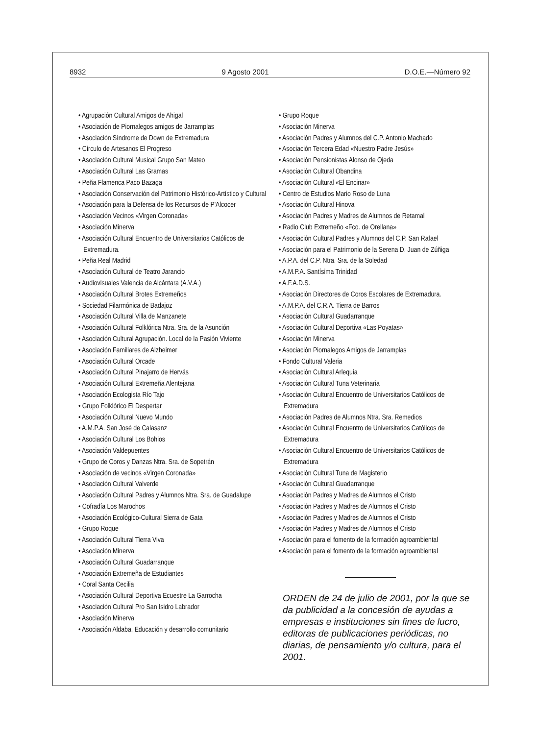8932 9 Agosto 2001 D.O.E.—Número 92
• Agrupación Cultural Amigos de Ahigal
• Asociación de Piornalegos amigos de Jarramplas
• Asociación Síndrome de Down de Extremadura
• Círculo de Artesanos El Progreso
• Asociación Cultural Musical Grupo San Mateo
• Asociación Cultural Las Gramas
• Peña Flamenca Paco Bazaga
• Asociación Conservación del Patrimonio Histórico-Artístico y Cultural
• Asociación para la Defensa de los Recursos de P'Alcocer
• Asociación Vecinos «Virgen Coronada»
• Asociación Minerva
• Asociación Cultural Encuentro de Universitarios Católicos de Extremadura.
• Peña Real Madrid
• Asociación Cultural de Teatro Jarancio
• Audiovisuales Valencia de Alcántara (A.V.A.)
• Asociación Cultural Brotes Extremeños
• Sociedad Filarmónica de Badajoz
• Asociación Cultural Villa de Manzanete
• Asociación Cultural Folklórica Ntra. Sra. de la Asunción
• Asociación Cultural Agrupación. Local de la Pasión Viviente
• Asociación Familiares de Alzheimer
• Asociación Cultural Orcade
• Asociación Cultural Pinajarro de Hervás
• Asociación Cultural Extremeña Alentejana
• Asociación Ecologista Río Tajo
• Grupo Folklórico El Despertar
• Asociación Cultural Nuevo Mundo
• A.M.P.A. San José de Calasanz
• Asociación Cultural Los Bohios
• Asociación Valdepuentes
• Grupo de Coros y Danzas Ntra. Sra. de Sopetrán
• Asociación de vecinos «Virgen Coronada»
• Asociación Cultural Valverde
• Asociación Cultural Padres y Alumnos Ntra. Sra. de Guadalupe
• Cofradía Los Marochos
• Asociación Ecológico-Cultural Sierra de Gata
• Grupo Roque
• Asociación Cultural Tierra Viva
• Asociación Minerva
• Asociación Cultural Guadarranque
• Asociación Extremeña de Estudiantes
• Coral Santa Cecilia
• Asociación Cultural Deportiva Ecuestre La Garrocha
• Asociación Cultural Pro San Isidro Labrador
• Asociación Minerva
• Asociación Aldaba, Educación y desarrollo comunitario
• Grupo Roque
• Asociación Minerva
• Asociación Padres y Alumnos del C.P. Antonio Machado
• Asociación Tercera Edad «Nuestro Padre Jesús»
• Asociación Pensionistas Alonso de Ojeda
• Asociación Cultural Obandina
• Asociación Cultural «El Encinar»
• Centro de Estudios Mario Roso de Luna
• Asociación Cultural Hinova
• Asociación Padres y Madres de Alumnos de Retamal
• Radio Club Extremeño «Fco. de Orellana»
• Asociación Cultural Padres y Alumnos del C.P. San Rafael
• Asociación para el Patrimonio de la Serena D. Juan de Zúñiga
• A.P.A. del C.P. Ntra. Sra. de la Soledad
• A.M.P.A. Santísima Trinidad
• A.F.A.D.S.
• Asociación Directores de Coros Escolares de Extremadura.
• A.M.P.A. del C.R.A. Tierra de Barros
• Asociación Cultural Guadarranque
• Asociación Cultural Deportiva «Las Poyatas»
• Asociación Minerva
• Asociación Piornalegos Amigos de Jarramplas
• Fondo Cultural Valeria
• Asociación Cultural Arlequia
• Asociación Cultural Tuna Veterinaria
• Asociación Cultural Encuentro de Universitarios Católicos de Extremadura
• Asociación Padres de Alumnos Ntra. Sra. Remedios
• Asociación Cultural Encuentro de Universitarios Católicos de Extremadura
• Asociación Cultural Encuentro de Universitarios Católicos de Extremadura
• Asociación Cultural Tuna de Magisterio
• Asociación Cultural Guadarranque
• Asociación Padres y Madres de Alumnos el Cristo
• Asociación Padres y Madres de Alumnos el Cristo
• Asociación Padres y Madres de Alumnos el Cristo
• Asociación Padres y Madres de Alumnos el Cristo
• Asociación para el fomento de la formación agroambiental
• Asociación para el fomento de la formación agroambiental
ORDEN de 24 de julio de 2001, por la que se da publicidad a la concesión de ayudas a empresas e instituciones sin fines de lucro, editoras de publicaciones periódicas, no diarias, de pensamiento y/o cultura, para el 2001.